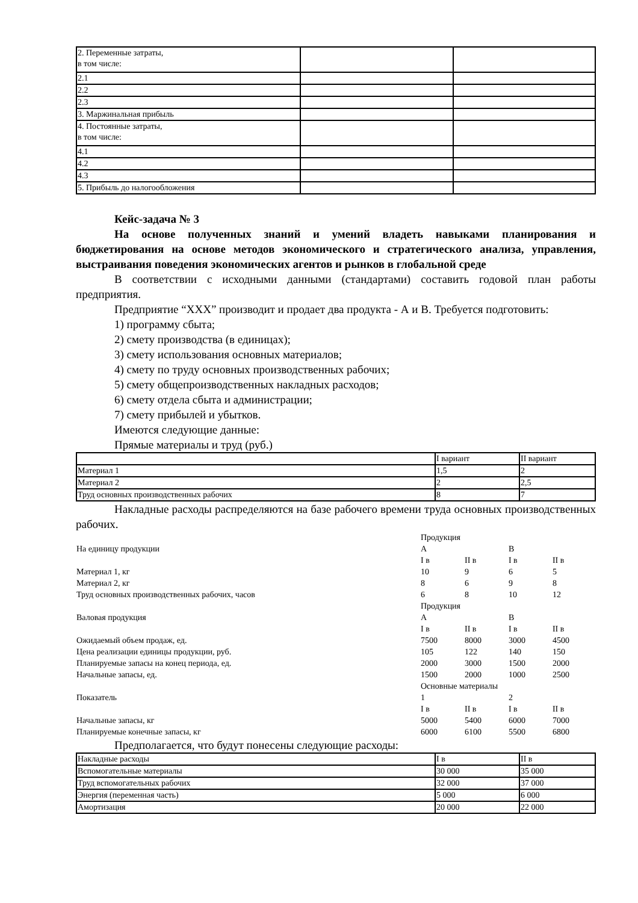| 2. Переменные затраты, в том числе: | | |
| 2.1 | | |
| 2.2 | | |
| 2.3 | | |
| 3. Маржинальная прибыль | | |
| 4. Постоянные затраты, в том числе: | | |
| 4.1 | | |
| 4.2 | | |
| 4.3 | | |
| 5. Прибыль до налогообложения | | |
Кейс-задача № 3
На основе полученных знаний и умений владеть навыками планирования и бюджетирования на основе методов экономического и стратегического анализа, управления, выстраивания поведения экономических агентов и рынков в глобальной среде
В соответствии с исходными данными (стандартами) составить годовой план работы предприятия.
Предприятие “XXX” производит и продает два продукта - А и В. Требуется подготовить:
1) программу сбыта;
2) смету производства (в единицах);
3) смету использования основных материалов;
4) смету по труду основных производственных рабочих;
5) смету общепроизводственных накладных расходов;
6) смету отдела сбыта и администрации;
7) смету прибылей и убытков.
Имеются следующие данные:
Прямые материалы и труд (руб.)
| | I вариант | II вариант |
| Материал 1 | 1,5 | 2 |
| Материал 2 | 2 | 2,5 |
| Труд основных производственных рабочих | 8 | 7 |
Накладные расходы распределяются на базе рабочего времени труда основных производственных рабочих.
| | Продукция | | | |
| На единицу продукции | А | | В | |
| | I в | II в | I в | II в |
| Материал 1, кг | 10 | 9 | 6 | 5 |
| Материал 2, кг | 8 | 6 | 9 | 8 |
| Труд основных производственных рабочих, часов | 6 | 8 | 10 | 12 |
| | Продукция | | | |
| Валовая продукция | А | | В | |
| | I в | II в | I в | II в |
| Ожидаемый объем продаж, ед. | 7500 | 8000 | 3000 | 4500 |
| Цена реализации единицы продукции, руб. | 105 | 122 | 140 | 150 |
| Планируемые запасы на конец периода, ед. | 2000 | 3000 | 1500 | 2000 |
| Начальные запасы, ед. | 1500 | 2000 | 1000 | 2500 |
| | Основные материалы | | | |
| Показатель | 1 | | 2 | |
| | I в | II в | I в | II в |
| Начальные запасы, кг | 5000 | 5400 | 6000 | 7000 |
| Планируемые конечные запасы, кг | 6000 | 6100 | 5500 | 6800 |
Предполагается, что будут понесены следующие расходы:
| Накладные расходы | I в | II в |
| Вспомогательные материалы | 30 000 | 35 000 |
| Труд вспомогательных рабочих | 32 000 | 37 000 |
| Энергия (переменная часть) | 5 000 | 6 000 |
| Амортизация | 20 000 | 22 000 |